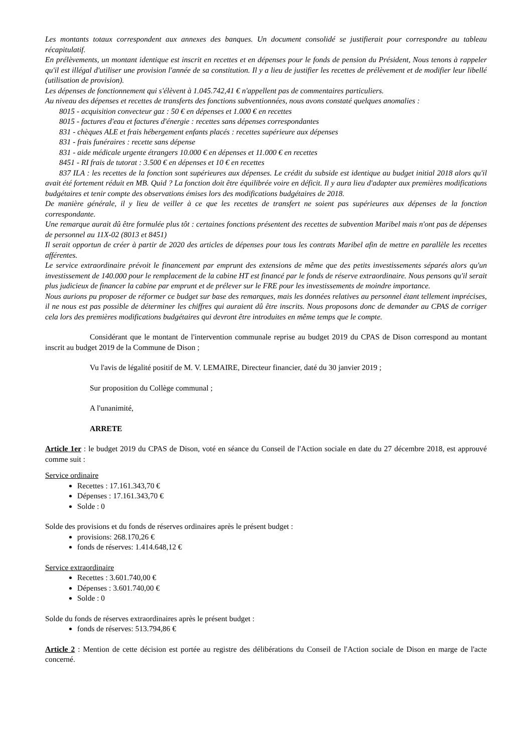Les montants totaux correspondent aux annexes des banques. Un document consolidé se justifierait pour correspondre au tableau récapitulatif.
En prélèvements, un montant identique est inscrit en recettes et en dépenses pour le fonds de pension du Président, Nous tenons à rappeler qu'il est illégal d'utiliser une provision l'année de sa constitution. Il y a lieu de justifier les recettes de prélèvement et de modifier leur libellé (utilisation de provision).
Les dépenses de fonctionnement qui s'élèvent à 1.045.742,41 € n'appellent pas de commentaires particuliers.
Au niveau des dépenses et recettes de transferts des fonctions subventionnées, nous avons constaté quelques anomalies :
8015 - acquisition convecteur gaz : 50 € en dépenses et 1.000 € en recettes
8015 - factures d'eau et factures d'énergie : recettes sans dépenses correspondantes
831 - chèques ALE et frais hébergement enfants placés : recettes supérieure aux dépenses
831 - frais funéraires : recette sans dépense
831 - aide médicale urgente étrangers 10.000 € en dépenses et 11.000 € en recettes
8451 - RI frais de tutorat : 3.500 € en dépenses et 10 € en recettes
837 ILA : les recettes de la fonction sont supérieures aux dépenses. Le crédit du subside est identique au budget initial 2018 alors qu'il avait été fortement réduit en MB. Quid ? La fonction doit être équilibrée voire en déficit. Il y aura lieu d'adapter aux premières modifications budgétaires et tenir compte des observations émises lors des modifications budgétaires de 2018.
De manière générale, il y lieu de veiller à ce que les recettes de transfert ne soient pas supérieures aux dépenses de la fonction correspondante.
Une remarque aurait dû être formulée plus tôt : certaines fonctions présentent des recettes de subvention Maribel mais n'ont pas de dépenses de personnel au 11X-02 (8013 et 8451)
Il serait opportun de créer à partir de 2020 des articles de dépenses pour tous les contrats Maribel afin de mettre en parallèle les recettes afférentes.
Le service extraordinaire prévoit le financement par emprunt des extensions de même que des petits investissements séparés alors qu'un investissement de 140.000 pour le remplacement de la cabine HT est financé par le fonds de réserve extraordinaire. Nous pensons qu'il serait plus judicieux de financer la cabine par emprunt et de prélever sur le FRE pour les investissements de moindre importance.
Nous aurions pu proposer de réformer ce budget sur base des remarques, mais les données relatives au personnel étant tellement imprécises, il ne nous est pas possible de déterminer les chiffres qui auraient dû être inscrits. Nous proposons donc de demander au CPAS de corriger cela lors des premières modifications budgétaires qui devront être introduites en même temps que le compte.
Considérant que le montant de l'intervention communale reprise au budget 2019 du CPAS de Dison correspond au montant inscrit au budget 2019 de la Commune de Dison ;
Vu l'avis de légalité positif de M. V. LEMAIRE, Directeur financier, daté du 30 janvier 2019 ;
Sur proposition du Collège communal ;
A l'unanimité,
ARRETE
Article 1er : le budget 2019 du CPAS de Dison, voté en séance du Conseil de l'Action sociale en date du 27 décembre 2018, est approuvé comme suit :
Service ordinaire
Recettes : 17.161.343,70 €
Dépenses : 17.161.343,70 €
Solde : 0
Solde des provisions et du fonds de réserves ordinaires après le présent budget :
provisions: 268.170,26 €
fonds de réserves: 1.414.648,12 €
Service extraordinaire
Recettes : 3.601.740,00 €
Dépenses : 3.601.740,00 €
Solde : 0
Solde du fonds de réserves extraordinaires après le présent budget :
fonds de réserves: 513.794,86 €
Article 2 : Mention de cette décision est portée au registre des délibérations du Conseil de l'Action sociale de Dison en marge de l'acte concerné.